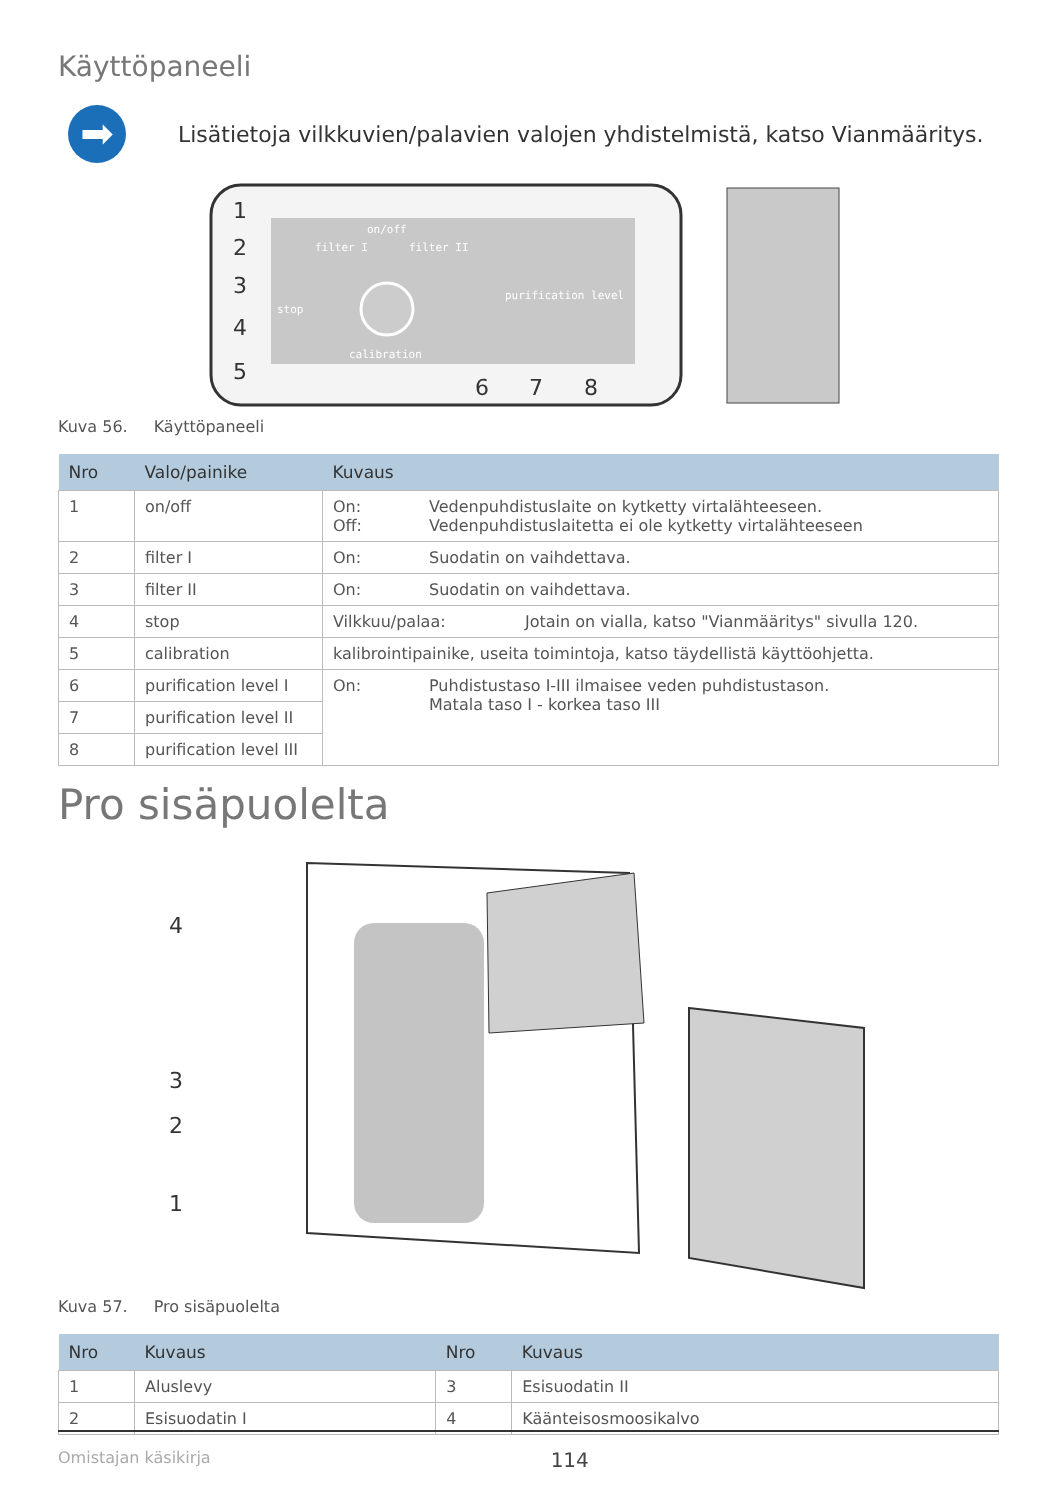Käyttöpaneeli
➡
Lisätietoja vilkkuvien/palavien valojen yhdistelmistä, katso Vianmääritys.
on/off
filter I
filter II
stop
purification level
calibration
1
2
3
4
5
6
7
8
Kuva 56. Käyttöpaneeli
| Nro | Valo/painike | Kuvaus |
| --- | --- | --- |
| 1 | on/off | On: Vedenpuhdistuslaite on kytketty virtalähteeseen. Off: Vedenpuhdistuslaitetta ei ole kytketty virtalähteeseen |
| 2 | filter I | On: Suodatin on vaihdettava. |
| 3 | filter II | On: Suodatin on vaihdettava. |
| 4 | stop | Vilkkuu/palaa: Jotain on vialla, katso "Vianmääritys" sivulla 120. |
| 5 | calibration | kalibrointipainike, useita toimintoja, katso täydellistä käyttöohjetta. |
| 6 | purification level I | On: Puhdistustaso I-III ilmaisee veden puhdistustason. Matala taso I - korkea taso III |
| 7 | purification level II | |
| 8 | purification level III | |
Pro sisäpuolelta
4
3
2
1
Kuva 57. Pro sisäpuolelta
| Nro | Kuvaus | Nro | Kuvaus |
| --- | --- | --- | --- |
| 1 | Aluslevy | 3 | Esisuodatin II |
| 2 | Esisuodatin I | 4 | Käänteisosmoosikalvo |
Omistajan käsikirja 114